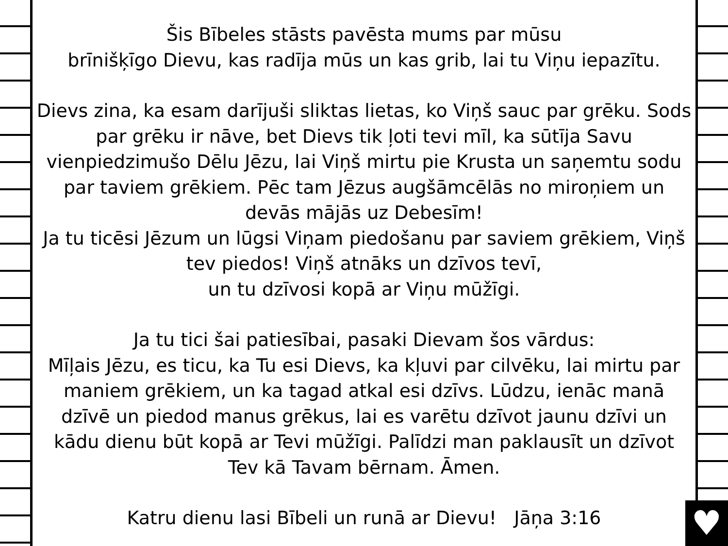Šis Bībeles stāsts pavēsta mums par mūsu
brīnišķīgo Dievu, kas radīja mūs un kas grib, lai tu Viņu iepazītu.
Dievs zina, ka esam darījuši sliktas lietas, ko Viņš sauc par grēku. Sods par grēku ir nāve, bet Dievs tik ļoti tevi mīl, ka sūtīja Savu vienpiedzimušo Dēlu Jēzu, lai Viņš mirtu pie Krusta un saņemtu sodu par taviem grēkiem. Pēc tam Jēzus augšāmcēlās no miroņiem un devās mājās uz Debesīm!
Ja tu ticēsi Jēzum un lūgsi Viņam piedošanu par saviem grēkiem, Viņš tev piedos! Viņš atnāks un dzīvos tevī,
un tu dzīvosi kopā ar Viņu mūžīgi.
Ja tu tici šai patiesībai, pasaki Dievam šos vārdus:
Mīļais Jēzu, es ticu, ka Tu esi Dievs, ka kļuvi par cilvēku, lai mirtu par maniem grēkiem, un ka tagad atkal esi dzīvs. Lūdzu, ienāc manā dzīvē un piedod manus grēkus, lai es varētu dzīvot jaunu dzīvi un kādu dienu būt kopā ar Tevi mūžīgi. Palīdzi man paklausīt un dzīvot Tev kā Tavam bērnam. Āmen.
Katru dienu lasi Bībeli un runā ar Dievu! Jāņa 3:16
♥